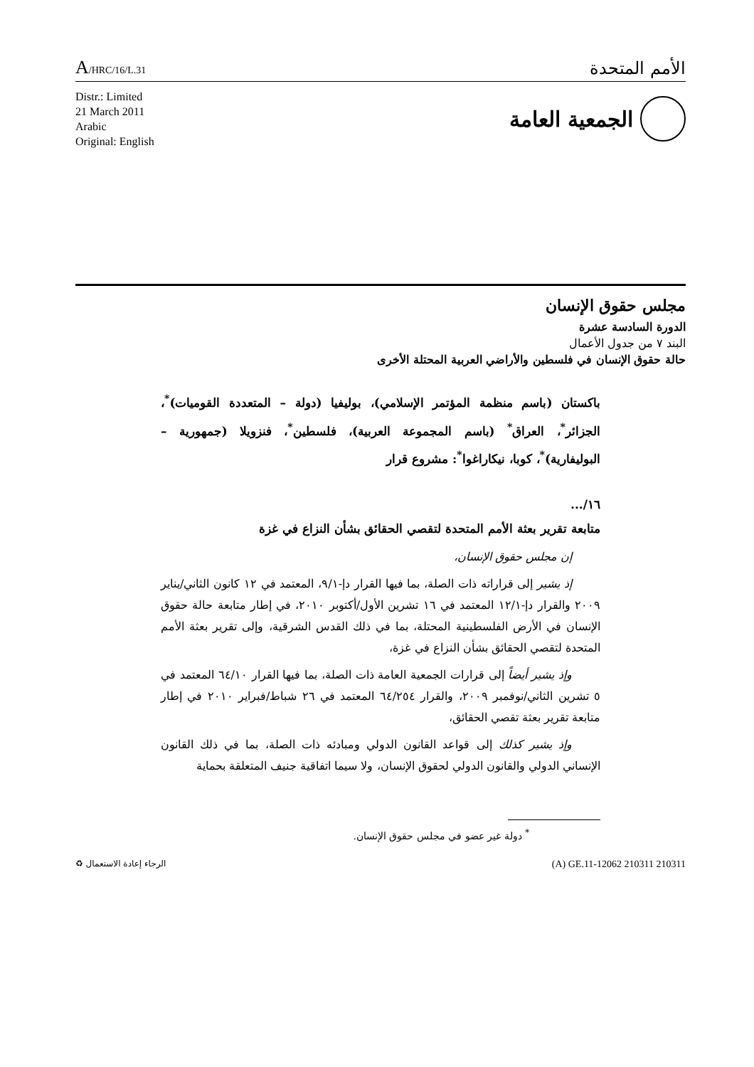A/HRC/16/L.31
الأمم المتحدة
Distr.: Limited
21 March 2011
Arabic
Original: English
الجمعية العامة
مجلس حقوق الإنسان
الدورة السادسة عشرة
البند ٧ من جدول الأعمال
حالة حقوق الإنسان في فلسطين والأراضي العربية المحتلة الأخرى
باكستان (باسم منظمة المؤتمر الإسلامي)، بوليفيا (دولة – المتعددة القوميات)<sup>*</sup>، الجزائر<sup>*</sup>، العراق<sup>*</sup> (باسم المجموعة العربية)، فلسطين<sup>*</sup>، فنزويلا (جمهورية – البوليفارية)<sup>*</sup>، كوبا، نيكاراغوا<sup>*</sup>: مشروع قرار
١٦/...
متابعة تقرير بعثة الأمم المتحدة لتقصي الحقائق بشأن النزاع في غزة
إن مجلس حقوق الإنسان،
إذ يشير إلى قراراته ذات الصلة، بما فيها القرار دإ-٩/١، المعتمد في ١٢ كانون الثاني/يناير ٢٠٠٩ والقرار دإ-١٢/١ المعتمد في ١٦ تشرين الأول/أكتوبر ٢٠١٠، في إطار متابعة حالة حقوق الإنسان في الأرض الفلسطينية المحتلة، بما في ذلك القدس الشرقية، وإلى تقرير بعثة الأمم المتحدة لتقصي الحقائق بشأن النزاع في غزة،
وإذ يشير أيضاً إلى قرارات الجمعية العامة ذات الصلة، بما فيها القرار ٦٤/١٠ المعتمد في ٥ تشرين الثاني/نوفمبر ٢٠٠٩، والقرار ٦٤/٢٥٤ المعتمد في ٢٦ شباط/فبراير ٢٠١٠ في إطار متابعة تقرير بعثة تقصي الحقائق،
وإذ يشير كذلك إلى قواعد القانون الدولي ومبادئه ذات الصلة، بما في ذلك القانون الإنساني الدولي والقانون الدولي لحقوق الإنسان، ولا سيما اتفاقية جنيف المتعلقة بحماية
<sup>*</sup> دولة غير عضو في مجلس حقوق الإنسان.
♻ الرجاء إعادة الاستعمال (A) GE.11-12062 210311 210311